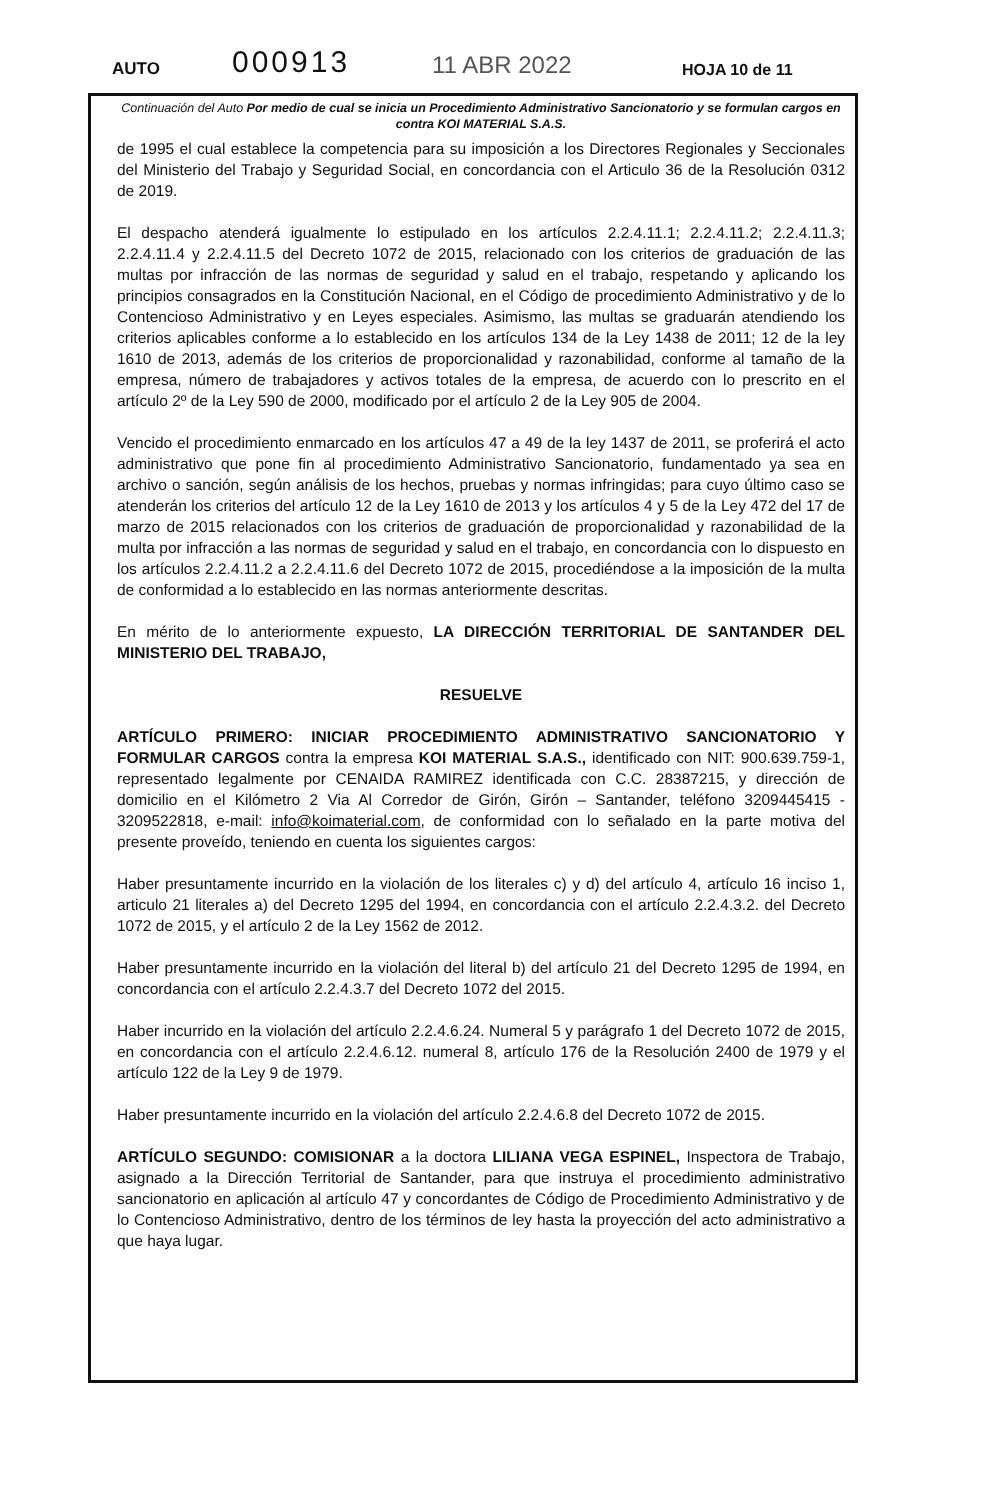AUTO 000913 11 ABR 2022 HOJA 10 de 11
Continuación del Auto Por medio de cual se inicia un Procedimiento Administrativo Sancionatorio y se formulan cargos en contra KOI MATERIAL S.A.S.
de 1995 el cual establece la competencia para su imposición a los Directores Regionales y Seccionales del Ministerio del Trabajo y Seguridad Social, en concordancia con el Articulo 36 de la Resolución 0312 de 2019.
El despacho atenderá igualmente lo estipulado en los artículos 2.2.4.11.1; 2.2.4.11.2; 2.2.4.11.3; 2.2.4.11.4 y 2.2.4.11.5 del Decreto 1072 de 2015, relacionado con los criterios de graduación de las multas por infracción de las normas de seguridad y salud en el trabajo, respetando y aplicando los principios consagrados en la Constitución Nacional, en el Código de procedimiento Administrativo y de lo Contencioso Administrativo y en Leyes especiales. Asimismo, las multas se graduarán atendiendo los criterios aplicables conforme a lo establecido en los artículos 134 de la Ley 1438 de 2011; 12 de la ley 1610 de 2013, además de los criterios de proporcionalidad y razonabilidad, conforme al tamaño de la empresa, número de trabajadores y activos totales de la empresa, de acuerdo con lo prescrito en el artículo 2º de la Ley 590 de 2000, modificado por el artículo 2 de la Ley 905 de 2004.
Vencido el procedimiento enmarcado en los artículos 47 a 49 de la ley 1437 de 2011, se proferirá el acto administrativo que pone fin al procedimiento Administrativo Sancionatorio, fundamentado ya sea en archivo o sanción, según análisis de los hechos, pruebas y normas infringidas; para cuyo último caso se atenderán los criterios del artículo 12 de la Ley 1610 de 2013 y los artículos 4 y 5 de la Ley 472 del 17 de marzo de 2015 relacionados con los criterios de graduación de proporcionalidad y razonabilidad de la multa por infracción a las normas de seguridad y salud en el trabajo, en concordancia con lo dispuesto en los artículos 2.2.4.11.2 a 2.2.4.11.6 del Decreto 1072 de 2015, procediéndose a la imposición de la multa de conformidad a lo establecido en las normas anteriormente descritas.
En mérito de lo anteriormente expuesto, LA DIRECCIÓN TERRITORIAL DE SANTANDER DEL MINISTERIO DEL TRABAJO,
RESUELVE
ARTÍCULO PRIMERO: INICIAR PROCEDIMIENTO ADMINISTRATIVO SANCIONATORIO Y FORMULAR CARGOS contra la empresa KOI MATERIAL S.A.S., identificado con NIT: 900.639.759-1, representado legalmente por CENAIDA RAMIREZ identificada con C.C. 28387215, y dirección de domicilio en el Kilómetro 2 Via Al Corredor de Girón, Girón – Santander, teléfono 3209445415 - 3209522818, e-mail: info@koimaterial.com, de conformidad con lo señalado en la parte motiva del presente proveído, teniendo en cuenta los siguientes cargos:
Haber presuntamente incurrido en la violación de los literales c) y d) del artículo 4, artículo 16 inciso 1, articulo 21 literales a) del Decreto 1295 del 1994, en concordancia con el artículo 2.2.4.3.2. del Decreto 1072 de 2015, y el artículo 2 de la Ley 1562 de 2012.
Haber presuntamente incurrido en la violación del literal b) del artículo 21 del Decreto 1295 de 1994, en concordancia con el artículo 2.2.4.3.7 del Decreto 1072 del 2015.
Haber incurrido en la violación del artículo 2.2.4.6.24. Numeral 5 y parágrafo 1 del Decreto 1072 de 2015, en concordancia con el artículo 2.2.4.6.12. numeral 8, artículo 176 de la Resolución 2400 de 1979 y el artículo 122 de la Ley 9 de 1979.
Haber presuntamente incurrido en la violación del artículo 2.2.4.6.8 del Decreto 1072 de 2015.
ARTÍCULO SEGUNDO: COMISIONAR a la doctora LILIANA VEGA ESPINEL, Inspectora de Trabajo, asignado a la Dirección Territorial de Santander, para que instruya el procedimiento administrativo sancionatorio en aplicación al artículo 47 y concordantes de Código de Procedimiento Administrativo y de lo Contencioso Administrativo, dentro de los términos de ley hasta la proyección del acto administrativo a que haya lugar.